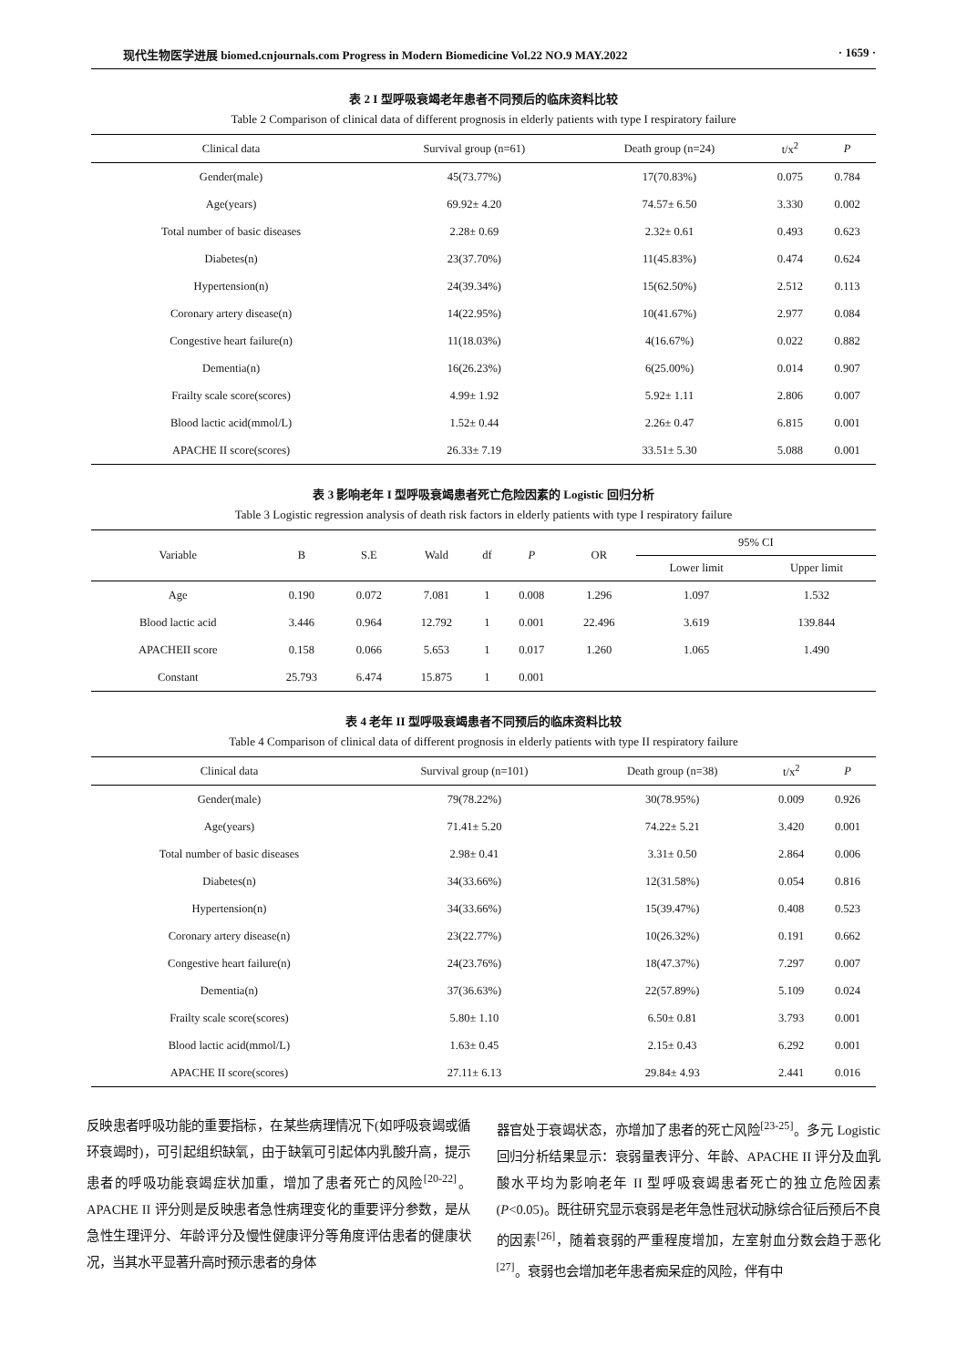现代生物医学进展 biomed.cnjournals.com Progress in Modern Biomedicine Vol.22 NO.9 MAY.2022 · 1659 ·
表 2 I 型呼吸衰竭老年患者不同预后的临床资料比较
Table 2 Comparison of clinical data of different prognosis in elderly patients with type I respiratory failure
| Clinical data | Survival group (n=61) | Death group (n=24) | t/x<sup>2</sup> | P |
| --- | --- | --- | --- | --- |
| Gender(male) | 45(73.77%) | 17(70.83%) | 0.075 | 0.784 |
| Age(years) | 69.92± 4.20 | 74.57± 6.50 | 3.330 | 0.002 |
| Total number of basic diseases | 2.28± 0.69 | 2.32± 0.61 | 0.493 | 0.623 |
| Diabetes(n) | 23(37.70%) | 11(45.83%) | 0.474 | 0.624 |
| Hypertension(n) | 24(39.34%) | 15(62.50%) | 2.512 | 0.113 |
| Coronary artery disease(n) | 14(22.95%) | 10(41.67%) | 2.977 | 0.084 |
| Congestive heart failure(n) | 11(18.03%) | 4(16.67%) | 0.022 | 0.882 |
| Dementia(n) | 16(26.23%) | 6(25.00%) | 0.014 | 0.907 |
| Frailty scale score(scores) | 4.99± 1.92 | 5.92± 1.11 | 2.806 | 0.007 |
| Blood lactic acid(mmol/L) | 1.52± 0.44 | 2.26± 0.47 | 6.815 | 0.001 |
| APACHE II score(scores) | 26.33± 7.19 | 33.51± 5.30 | 5.088 | 0.001 |
表 3 影响老年 I 型呼吸衰竭患者死亡危险因素的 Logistic 回归分析
Table 3 Logistic regression analysis of death risk factors in elderly patients with type I respiratory failure
| Variable | B | S.E | Wald | df | P | OR | 95% CI | |
| --- | --- | --- | --- | --- | --- | --- | --- | --- |
| | | | | | | | Lower limit | Upper limit |
| Age | 0.190 | 0.072 | 7.081 | 1 | 0.008 | 1.296 | 1.097 | 1.532 |
| Blood lactic acid | 3.446 | 0.964 | 12.792 | 1 | 0.001 | 22.496 | 3.619 | 139.844 |
| APACHEII score | 0.158 | 0.066 | 5.653 | 1 | 0.017 | 1.260 | 1.065 | 1.490 |
| Constant | 25.793 | 6.474 | 15.875 | 1 | 0.001 | | | |
表 4 老年 II 型呼吸衰竭患者不同预后的临床资料比较
Table 4 Comparison of clinical data of different prognosis in elderly patients with type II respiratory failure
| Clinical data | Survival group (n=101) | Death group (n=38) | t/x<sup>2</sup> | P |
| --- | --- | --- | --- | --- |
| Gender(male) | 79(78.22%) | 30(78.95%) | 0.009 | 0.926 |
| Age(years) | 71.41± 5.20 | 74.22± 5.21 | 3.420 | 0.001 |
| Total number of basic diseases | 2.98± 0.41 | 3.31± 0.50 | 2.864 | 0.006 |
| Diabetes(n) | 34(33.66%) | 12(31.58%) | 0.054 | 0.816 |
| Hypertension(n) | 34(33.66%) | 15(39.47%) | 0.408 | 0.523 |
| Coronary artery disease(n) | 23(22.77%) | 10(26.32%) | 0.191 | 0.662 |
| Congestive heart failure(n) | 24(23.76%) | 18(47.37%) | 7.297 | 0.007 |
| Dementia(n) | 37(36.63%) | 22(57.89%) | 5.109 | 0.024 |
| Frailty scale score(scores) | 5.80± 1.10 | 6.50± 0.81 | 3.793 | 0.001 |
| Blood lactic acid(mmol/L) | 1.63± 0.45 | 2.15± 0.43 | 6.292 | 0.001 |
| APACHE II score(scores) | 27.11± 6.13 | 29.84± 4.93 | 2.441 | 0.016 |
反映患者呼吸功能的重要指标，在某些病理情况下(如呼吸衰竭或循环衰竭时)，可引起组织缺氧，由于缺氧可引起体内乳酸升高，提示患者的呼吸功能衰竭症状加重，增加了患者死亡的风险<sup>[20-22]</sup>。APACHE II 评分则是反映患者急性病理变化的重要评分参数，是从急性生理评分、年龄评分及慢性健康评分等角度评估患者的健康状况，当其水平显著升高时预示患者的身体
器官处于衰竭状态，亦增加了患者的死亡风险<sup>[23-25]</sup>。多元 Logistic 回归分析结果显示：衰弱量表评分、年龄、APACHE II 评分及血乳酸水平均为影响老年 II 型呼吸衰竭患者死亡的独立危险因素(P<0.05)。既往研究显示衰弱是老年急性冠状动脉综合征后预后不良的因素<sup>[26]</sup>，随着衰弱的严重程度增加，左室射血分数会趋于恶化<sup>[27]</sup>。衰弱也会增加老年患者痴呆症的风险，伴有中